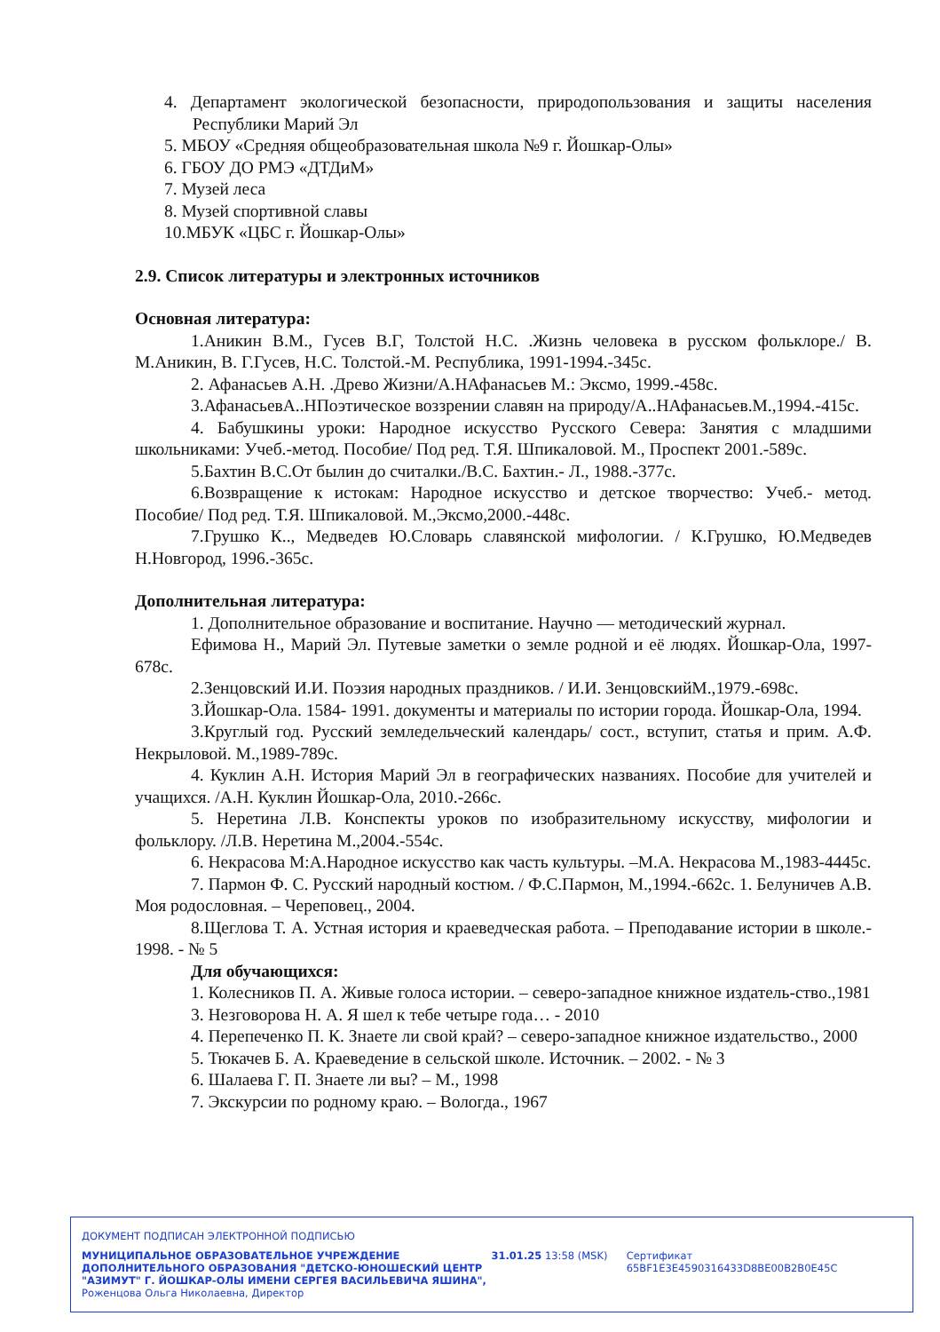4. Департамент экологической безопасности, природопользования и защиты населения Республики Марий Эл
5. МБОУ «Средняя общеобразовательная школа №9 г. Йошкар-Олы»
6. ГБОУ ДО РМЭ «ДТДиМ»
7. Музей леса
8. Музей спортивной славы
10.МБУК «ЦБС г. Йошкар-Олы»
2.9. Список литературы и электронных источников
Основная литература:
1.Аникин В.М., Гусев В.Г, Толстой Н.С. .Жизнь человека в русском фольклоре./ В. М.Аникин, В. Г.Гусев, Н.С. Толстой.-М. Республика, 1991-1994.-345с.
2. Афанасьев А.Н. .Древо Жизни/А.НАфанасьев М.: Эксмо, 1999.-458с.
3.АфанасьевА..НПоэтическое воззрении славян на природу/А..НАфанасьев.М.,1994.-415с.
4. Бабушкины уроки: Народное искусство Русского Севера: Занятия с младшими школьниками: Учеб.-метод. Пособие/ Под ред. Т.Я. Шпикаловой. М., Проспект 2001.-589с.
5.Бахтин В.С.От былин до считалки./В.С. Бахтин.- Л., 1988.-377с.
6.Возвращение к истокам: Народное искусство и детское творчество: Учеб.- метод. Пособие/ Под ред. Т.Я. Шпикаловой. М.,Эксмо,2000.-448с.
7.Грушко К.., Медведев Ю.Словарь славянской мифологии. / К.Грушко, Ю.Медведев Н.Новгород, 1996.-365с.
Дополнительная литература:
1. Дополнительное образование и воспитание. Научно — методический журнал.
Ефимова Н., Марий Эл. Путевые заметки о земле родной и её людях. Йошкар-Ола, 1997-678с.
2.Зенцовский И.И. Поэзия народных праздников. / И.И. ЗенцовскийМ.,1979.-698с.
3.Йошкар-Ола. 1584- 1991. документы и материалы по истории города. Йошкар-Ола, 1994.
3.Круглый год. Русский земледельческий календарь/ сост., вступит, статья и прим. А.Ф. Некрыловой. М.,1989-789с.
4. Куклин А.Н. История Марий Эл в географических названиях. Пособие для учителей и учащихся. /А.Н. Куклин Йошкар-Ола, 2010.-266с.
5. Неретина Л.В. Конспекты уроков по изобразительному искусству, мифологии и фольклору. /Л.В. Неретина М.,2004.-554с.
6. Некрасова М:А.Народное искусство как часть культуры. –М.А. Некрасова М.,1983-4445с.
7. Пармон Ф. С. Русский народный костюм. / Ф.С.Пармон, М.,1994.-662с. 1. Белуничев А.В. Моя родословная. – Череповец., 2004.
8.Щеглова Т. А. Устная история и краеведческая работа. – Преподавание истории в школе.- 1998. - № 5
Для обучающихся:
1. Колесников П. А. Живые голоса истории. – северо-западное книжное издатель-ство.,1981
3. Незговорова Н. А. Я шел к тебе четыре года… - 2010
4. Перепеченко П. К. Знаете ли свой край? – северо-западное книжное издательство., 2000
5. Тюкачев Б. А. Краеведение в сельской школе. Источник. – 2002. - № 3
6. Шалаева Г. П. Знаете ли вы? – М., 1998
7. Экскурсии по родному краю. – Вологда., 1967
ДОКУМЕНТ ПОДПИСАН ЭЛЕКТРОННОЙ ПОДПИСЬЮ
МУНИЦИПАЛЬНОЕ ОБРАЗОВАТЕЛЬНОЕ УЧРЕЖДЕНИЕ ДОПОЛНИТЕЛЬНОГО ОБРАЗОВАНИЯ "ДЕТСКО-ЮНОШЕСКИЙ ЦЕНТР "АЗИМУТ" Г. ЙОШКАР-ОЛЫ ИМЕНИ СЕРГЕЯ ВАСИЛЬЕВИЧА ЯШИНА",
31.01.25 13:58 (MSK) Сертификат 65BF1E3E4590316433D8BE00B2B0E45C
Роженцова Ольга Николаевна, Директор